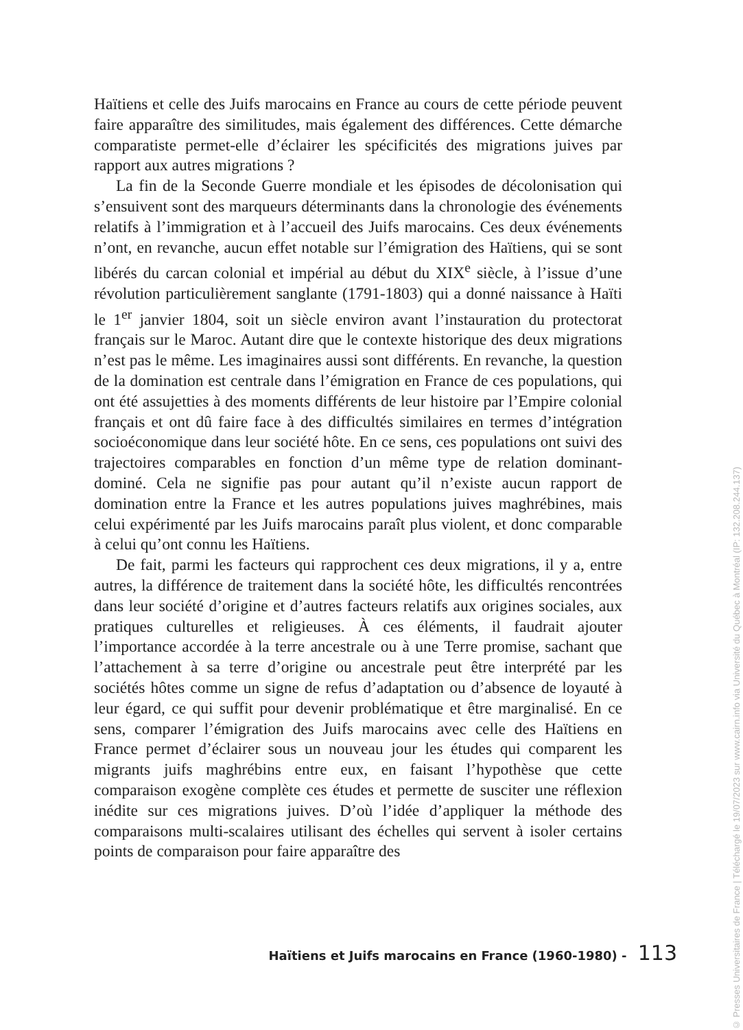Haïtiens et celle des Juifs marocains en France au cours de cette période peuvent faire apparaître des similitudes, mais également des différences. Cette démarche comparatiste permet-elle d’éclairer les spécificités des migrations juives par rapport aux autres migrations ?
La fin de la Seconde Guerre mondiale et les épisodes de décolonisation qui s’ensuivent sont des marqueurs déterminants dans la chronologie des événements relatifs à l’immigration et à l’accueil des Juifs marocains. Ces deux événements n’ont, en revanche, aucun effet notable sur l’émigration des Haïtiens, qui se sont libérés du carcan colonial et impérial au début du XIX<sup>e</sup> siècle, à l’issue d’une révolution particulièrement sanglante (1791-1803) qui a donné naissance à Haïti le 1<sup>er</sup> janvier 1804, soit un siècle environ avant l’instauration du protectorat français sur le Maroc. Autant dire que le contexte historique des deux migrations n’est pas le même. Les imaginaires aussi sont différents. En revanche, la question de la domination est centrale dans l’émigration en France de ces populations, qui ont été assujetties à des moments différents de leur histoire par l’Empire colonial français et ont dû faire face à des difficultés similaires en termes d’intégration socioéconomique dans leur société hôte. En ce sens, ces populations ont suivi des trajectoires comparables en fonction d’un même type de relation dominant-dominé. Cela ne signifie pas pour autant qu’il n’existe aucun rapport de domination entre la France et les autres populations juives maghrébines, mais celui expérimenté par les Juifs marocains paraît plus violent, et donc comparable à celui qu’ont connu les Haïtiens.
De fait, parmi les facteurs qui rapprochent ces deux migrations, il y a, entre autres, la différence de traitement dans la société hôte, les difficultés rencontrées dans leur société d’origine et d’autres facteurs relatifs aux origines sociales, aux pratiques culturelles et religieuses. À ces éléments, il faudrait ajouter l’importance accordée à la terre ancestrale ou à une Terre promise, sachant que l’attachement à sa terre d’origine ou ancestrale peut être interprété par les sociétés hôtes comme un signe de refus d’adaptation ou d’absence de loyauté à leur égard, ce qui suffit pour devenir problématique et être marginalisé. En ce sens, comparer l’émigration des Juifs marocains avec celle des Haïtiens en France permet d’éclairer sous un nouveau jour les études qui comparent les migrants juifs maghrébins entre eux, en faisant l’hypothèse que cette comparaison exogène complète ces études et permette de susciter une réflexion inédite sur ces migrations juives. D’où l’idée d’appliquer la méthode des comparaisons multi-scalaires utilisant des échelles qui servent à isoler certains points de comparaison pour faire apparaître des
Haïtiens et Juifs marocains en France (1960-1980) - 113
© Presses Universitaires de France | Téléchargé le 19/07/2023 sur www.cairn.info via Université du Québec à Montréal (IP: 132.208.244.137)